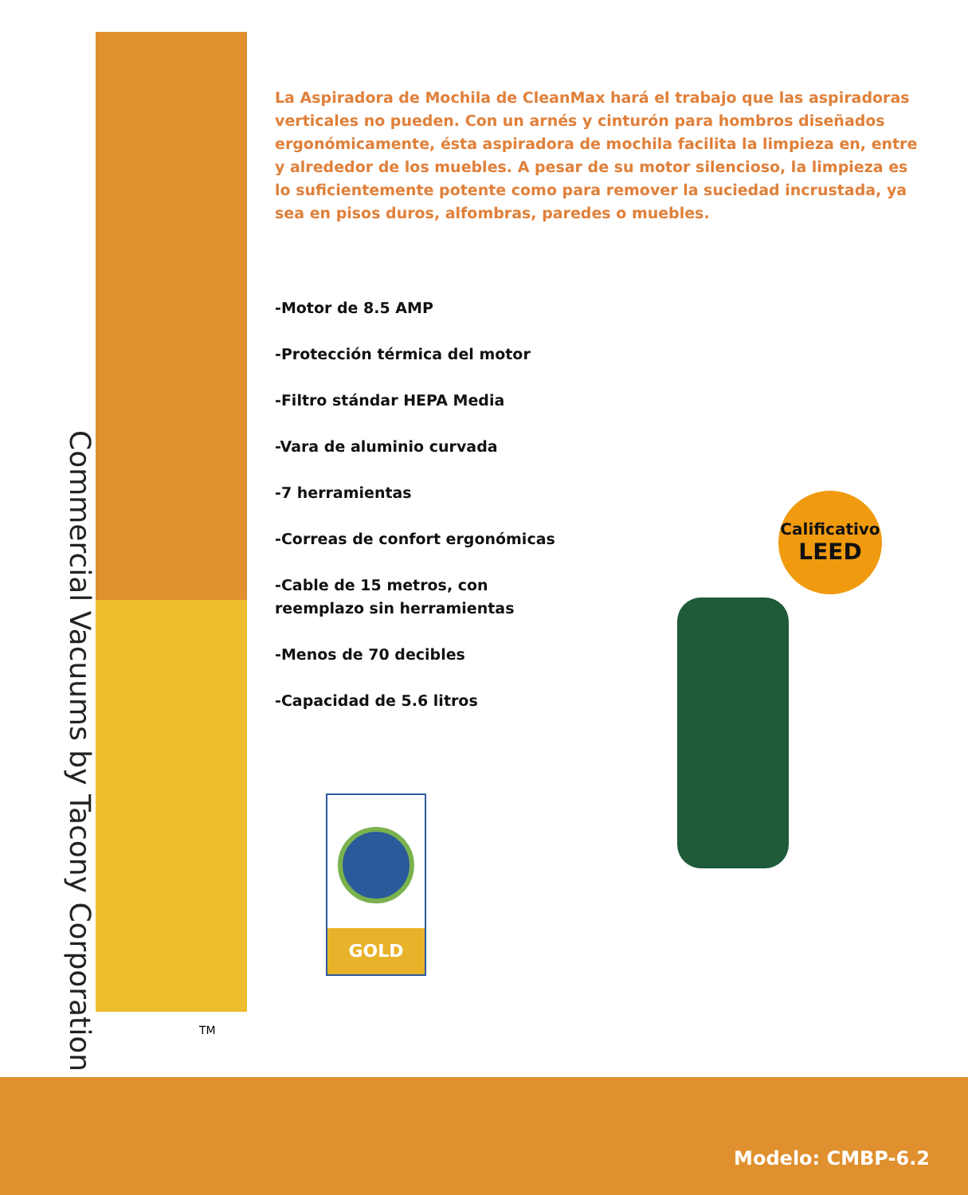Commercial Vacuums by Tacony Corporation
TM
La Aspiradora de Mochila de CleanMax hará el trabajo que las aspiradoras verticales no pueden. Con un arnés y cinturón para hombros diseñados ergonómicamente, ésta aspiradora de mochila facilita la limpieza en, entre y alrededor de los muebles. A pesar de su motor silencioso, la limpieza es lo suficientemente potente como para remover la suciedad incrustada, ya sea en pisos duros, alfombras, paredes o muebles.
-Motor de 8.5 AMP
-Protección térmica del motor
-Filtro stándar HEPA Media
-Vara de aluminio curvada
-7 herramientas
-Correas de confort ergonómicas
-Cable de 15 metros, con reemplazo sin herramientas
-Menos de 70 decibles
-Capacidad de 5.6 litros
Calificativo
LEED
GOLD
Modelo: CMBP-6.2